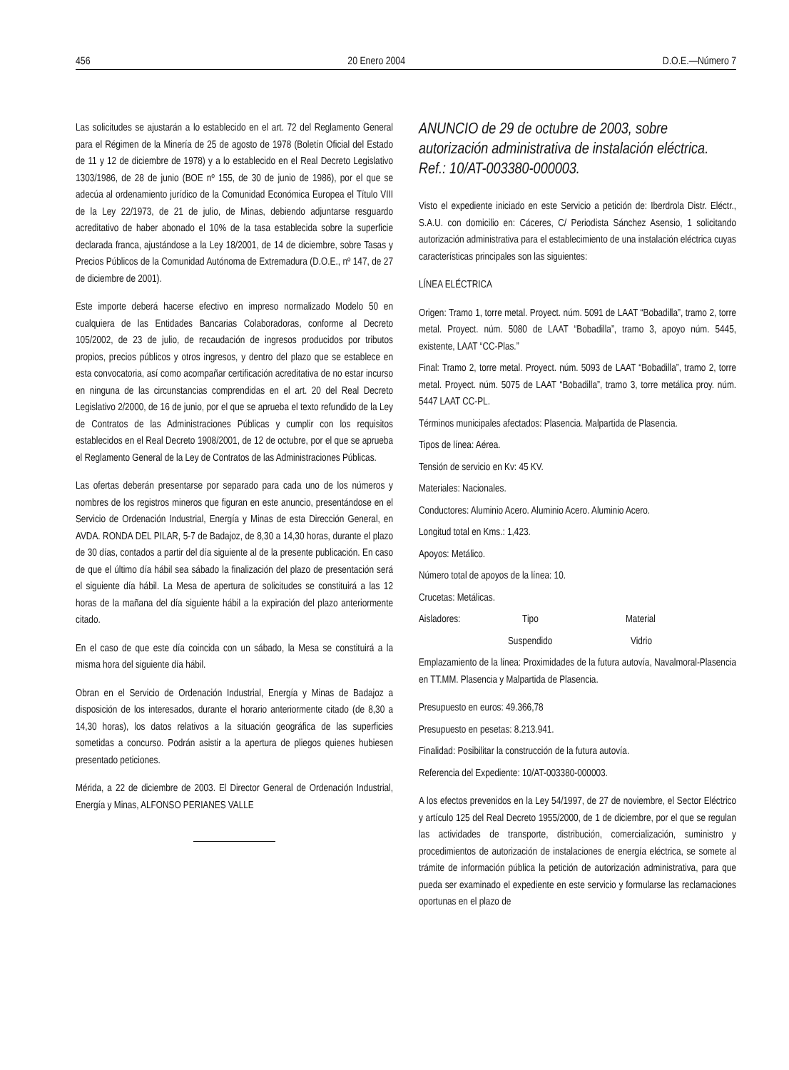456 20 Enero 2004 D.O.E.—Número 7
Las solicitudes se ajustarán a lo establecido en el art. 72 del Reglamento General para el Régimen de la Minería de 25 de agosto de 1978 (Boletín Oficial del Estado de 11 y 12 de diciembre de 1978) y a lo establecido en el Real Decreto Legislativo 1303/1986, de 28 de junio (BOE nº 155, de 30 de junio de 1986), por el que se adecúa al ordenamiento jurídico de la Comunidad Económica Europea el Título VIII de la Ley 22/1973, de 21 de julio, de Minas, debiendo adjuntarse resguardo acreditativo de haber abonado el 10% de la tasa establecida sobre la superficie declarada franca, ajustándose a la Ley 18/2001, de 14 de diciembre, sobre Tasas y Precios Públicos de la Comunidad Autónoma de Extremadura (D.O.E., nº 147, de 27 de diciembre de 2001).
Este importe deberá hacerse efectivo en impreso normalizado Modelo 50 en cualquiera de las Entidades Bancarias Colaboradoras, conforme al Decreto 105/2002, de 23 de julio, de recaudación de ingresos producidos por tributos propios, precios públicos y otros ingresos, y dentro del plazo que se establece en esta convocatoria, así como acompañar certificación acreditativa de no estar incurso en ninguna de las circunstancias comprendidas en el art. 20 del Real Decreto Legislativo 2/2000, de 16 de junio, por el que se aprueba el texto refundido de la Ley de Contratos de las Administraciones Públicas y cumplir con los requisitos establecidos en el Real Decreto 1908/2001, de 12 de octubre, por el que se aprueba el Reglamento General de la Ley de Contratos de las Administraciones Públicas.
Las ofertas deberán presentarse por separado para cada uno de los números y nombres de los registros mineros que figuran en este anuncio, presentándose en el Servicio de Ordenación Industrial, Energía y Minas de esta Dirección General, en AVDA. RONDA DEL PILAR, 5-7 de Badajoz, de 8,30 a 14,30 horas, durante el plazo de 30 días, contados a partir del día siguiente al de la presente publicación. En caso de que el último día hábil sea sábado la finalización del plazo de presentación será el siguiente día hábil. La Mesa de apertura de solicitudes se constituirá a las 12 horas de la mañana del día siguiente hábil a la expiración del plazo anteriormente citado.
En el caso de que este día coincida con un sábado, la Mesa se constituirá a la misma hora del siguiente día hábil.
Obran en el Servicio de Ordenación Industrial, Energía y Minas de Badajoz a disposición de los interesados, durante el horario anteriormente citado (de 8,30 a 14,30 horas), los datos relativos a la situación geográfica de las superficies sometidas a concurso. Podrán asistir a la apertura de pliegos quienes hubiesen presentado peticiones.
Mérida, a 22 de diciembre de 2003. El Director General de Ordenación Industrial, Energía y Minas, ALFONSO PERIANES VALLE
ANUNCIO de 29 de octubre de 2003, sobre autorización administrativa de instalación eléctrica. Ref.: 10/AT-003380-000003.
Visto el expediente iniciado en este Servicio a petición de: Iberdrola Distr. Eléctr., S.A.U. con domicilio en: Cáceres, C/ Periodista Sánchez Asensio, 1 solicitando autorización administrativa para el establecimiento de una instalación eléctrica cuyas características principales son las siguientes:
LÍNEA ELÉCTRICA
Origen: Tramo 1, torre metal. Proyect. núm. 5091 de LAAT “Bobadilla”, tramo 2, torre metal. Proyect. núm. 5080 de LAAT “Bobadilla”, tramo 3, apoyo núm. 5445, existente, LAAT “CC-Plas.”
Final: Tramo 2, torre metal. Proyect. núm. 5093 de LAAT “Bobadilla”, tramo 2, torre metal. Proyect. núm. 5075 de LAAT “Bobadilla”, tramo 3, torre metálica proy. núm. 5447 LAAT CC-PL.
Términos municipales afectados: Plasencia. Malpartida de Plasencia.
Tipos de línea: Aérea.
Tensión de servicio en Kv: 45 KV.
Materiales: Nacionales.
Conductores: Aluminio Acero. Aluminio Acero. Aluminio Acero.
Longitud total en Kms.: 1,423.
Apoyos: Metálico.
Número total de apoyos de la línea: 10.
Crucetas: Metálicas.
Aisladores: Tipo Material
Suspendido Vidrio
Emplazamiento de la línea: Proximidades de la futura autovía, Navalmoral-Plasencia en TT.MM. Plasencia y Malpartida de Plasencia.
Presupuesto en euros: 49.366,78
Presupuesto en pesetas: 8.213.941.
Finalidad: Posibilitar la construcción de la futura autovía.
Referencia del Expediente: 10/AT-003380-000003.
A los efectos prevenidos en la Ley 54/1997, de 27 de noviembre, el Sector Eléctrico y artículo 125 del Real Decreto 1955/2000, de 1 de diciembre, por el que se regulan las actividades de transporte, distribución, comercialización, suministro y procedimientos de autorización de instalaciones de energía eléctrica, se somete al trámite de información pública la petición de autorización administrativa, para que pueda ser examinado el expediente en este servicio y formularse las reclamaciones oportunas en el plazo de